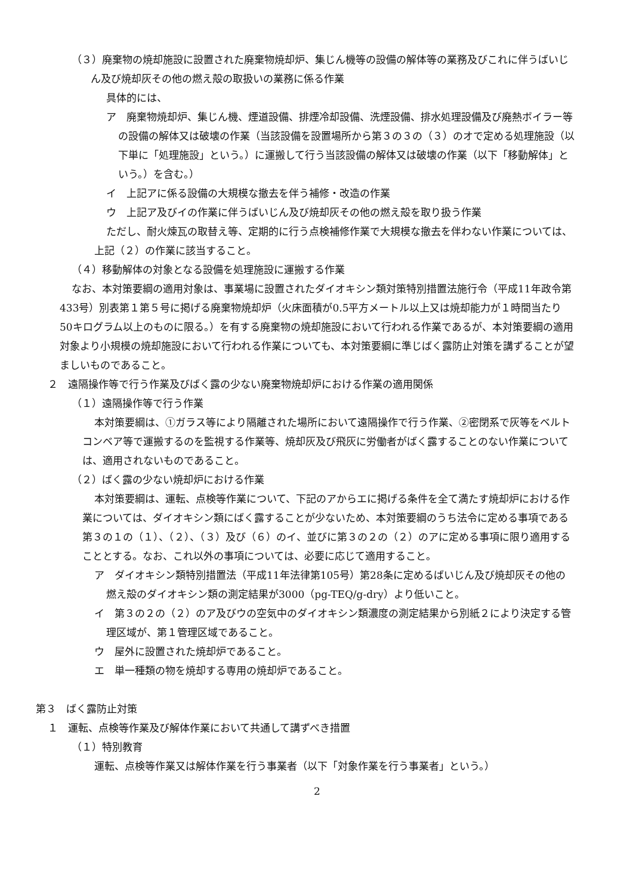（３）廃棄物の焼却施設に設置された廃棄物焼却炉、集じん機等の設備の解体等の業務及びこれに伴うばいじん及び焼却灰その他の燃え殻の取扱いの業務に係る作業
具体的には、
ア　廃棄物焼却炉、集じん機、煙道設備、排煙冷却設備、洗煙設備、排水処理設備及び廃熱ボイラー等の設備の解体又は破壊の作業（当該設備を設置場所から第３の３の（３）のオで定める処理施設（以下単に「処理施設」という。）に運搬して行う当該設備の解体又は破壊の作業（以下「移動解体」という。）を含む。）
イ　上記アに係る設備の大規模な撤去を伴う補修・改造の作業
ウ　上記ア及びイの作業に伴うばいじん及び焼却灰その他の燃え殻を取り扱う作業
ただし、耐火煉瓦の取替え等、定期的に行う点検補修作業で大規模な撤去を伴わない作業については、上記（２）の作業に該当すること。
（４）移動解体の対象となる設備を処理施設に運搬する作業
なお、本対策要綱の適用対象は、事業場に設置されたダイオキシン類対策特別措置法施行令（平成11年政令第433号）別表第１第５号に掲げる廃棄物焼却炉（火床面積が0.5平方メートル以上又は焼却能力が１時間当たり50キログラム以上のものに限る。）を有する廃棄物の焼却施設において行われる作業であるが、本対策要綱の適用対象より小規模の焼却施設において行われる作業についても、本対策要綱に準じばく露防止対策を講ずることが望ましいものであること。
２　遠隔操作等で行う作業及びばく露の少ない廃棄物焼却炉における作業の適用関係
（１）遠隔操作等で行う作業
本対策要綱は、①ガラス等により隔離された場所において遠隔操作で行う作業、②密閉系で灰等をベルトコンベア等で運搬するのを監視する作業等、焼却灰及び飛灰に労働者がばく露することのない作業については、適用されないものであること。
（２）ばく露の少ない焼却炉における作業
本対策要綱は、運転、点検等作業について、下記のアからエに掲げる条件を全て満たす焼却炉における作業については、ダイオキシン類にばく露することが少ないため、本対策要綱のうち法令に定める事項である第３の１の（１）、（２）、（３）及び（６）のイ、並びに第３の２の（２）のアに定める事項に限り適用することとする。なお、これ以外の事項については、必要に応じて適用すること。
ア　ダイオキシン類特別措置法（平成11年法律第105号）第28条に定めるばいじん及び焼却灰その他の燃え殻のダイオキシン類の測定結果が3000（pg-TEQ/g-dry）より低いこと。
イ　第３の２の（２）のア及びウの空気中のダイオキシン類濃度の測定結果から別紙２により決定する管理区域が、第１管理区域であること。
ウ　屋外に設置された焼却炉であること。
エ　単一種類の物を焼却する専用の焼却炉であること。
第３　ばく露防止対策
１　運転、点検等作業及び解体作業において共通して講ずべき措置
（１）特別教育
運転、点検等作業又は解体作業を行う事業者（以下「対象作業を行う事業者」という。）
2